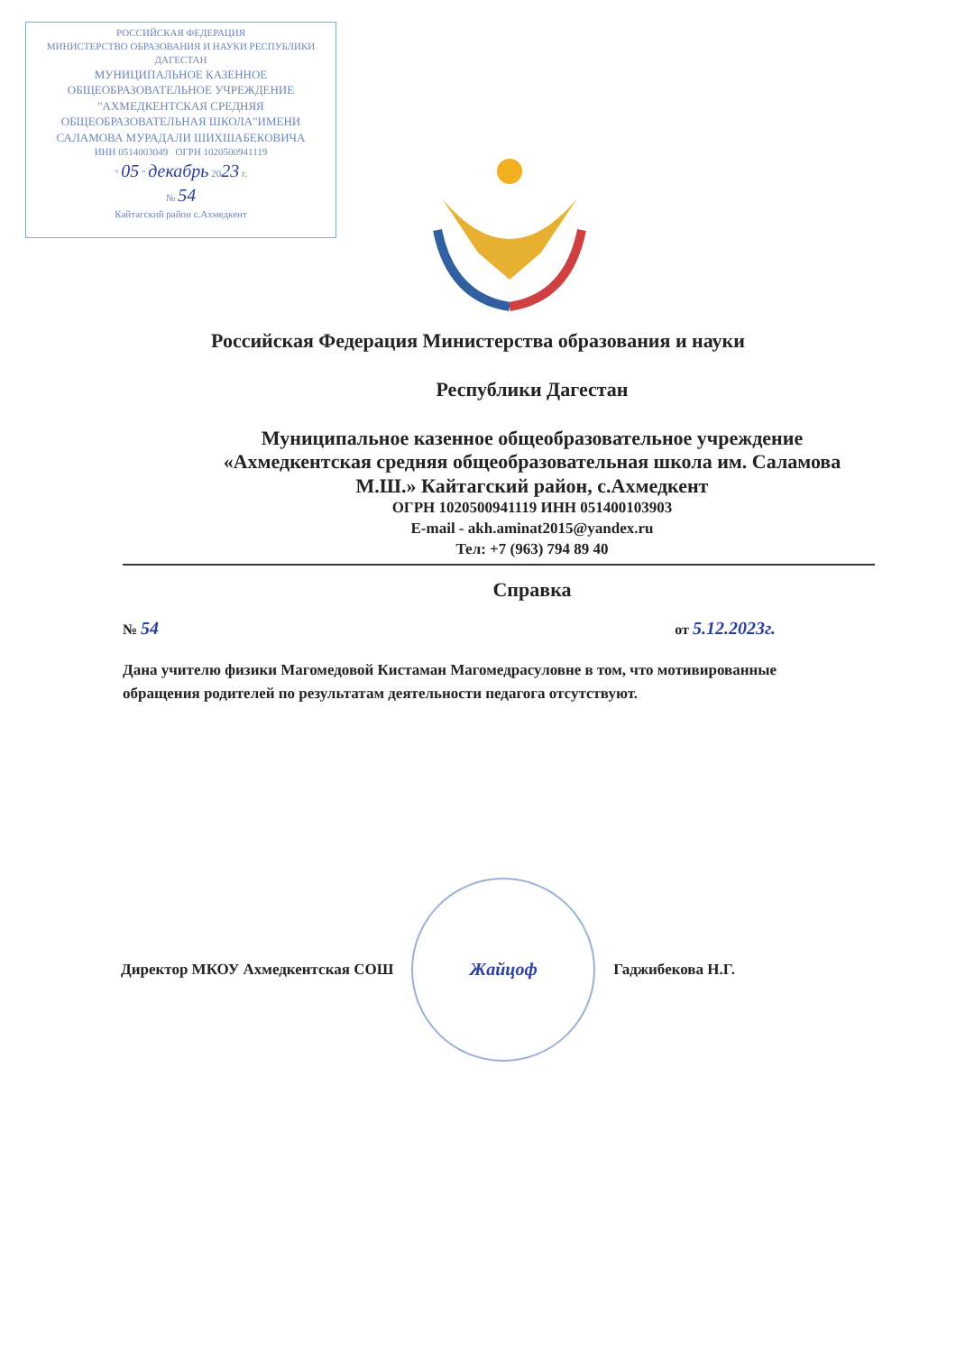РОССИЙСКАЯ ФЕДЕРАЦИЯ
МИНИСТЕРСТВО ОБРАЗОВАНИЯ И НАУКИ РЕСПУБЛИКИ ДАГЕСТАН
МУНИЦИПАЛЬНОЕ КАЗЕННОЕ
ОБЩЕОБРАЗОВАТЕЛЬНОЕ УЧРЕЖДЕНИЕ
"АХМЕДКЕНТСКАЯ СРЕДНЯЯ
ОБЩЕОБРАЗОВАТЕЛЬНАЯ ШКОЛА"ИМЕНИ
САЛАМОВА МУРАДАЛИ ШИХШАБЕКОВИЧА
ИНН 0514003049 ОГРН 1020500941119
" 05 " декабрь 2023 г.
№ 54
Кайтагский район с.Ахмедкент
Российская Федерация Министерства образования и науки
Республики Дагестан
Муниципальное казенное общеобразовательное учреждение
«Ахмедкентская средняя общеобразовательная школа им. Саламова
М.Ш.» Кайтагский район, с.Ахмедкент
ОГРН 1020500941119 ИНН 051400103903
E-mail - akh.aminat2015@yandex.ru
Тел: +7 (963) 794 89 40
Справка
№ 54 от 5.12.2023г.
Дана учителю физики Магомедовой Кистаман Магомедрасуловне в том, что мотивированные обращения родителей по результатам деятельности педагога отсутствуют.
Директор МКОУ Ахмедкентская СОШ
Жайцоф
Гаджибекова Н.Г.